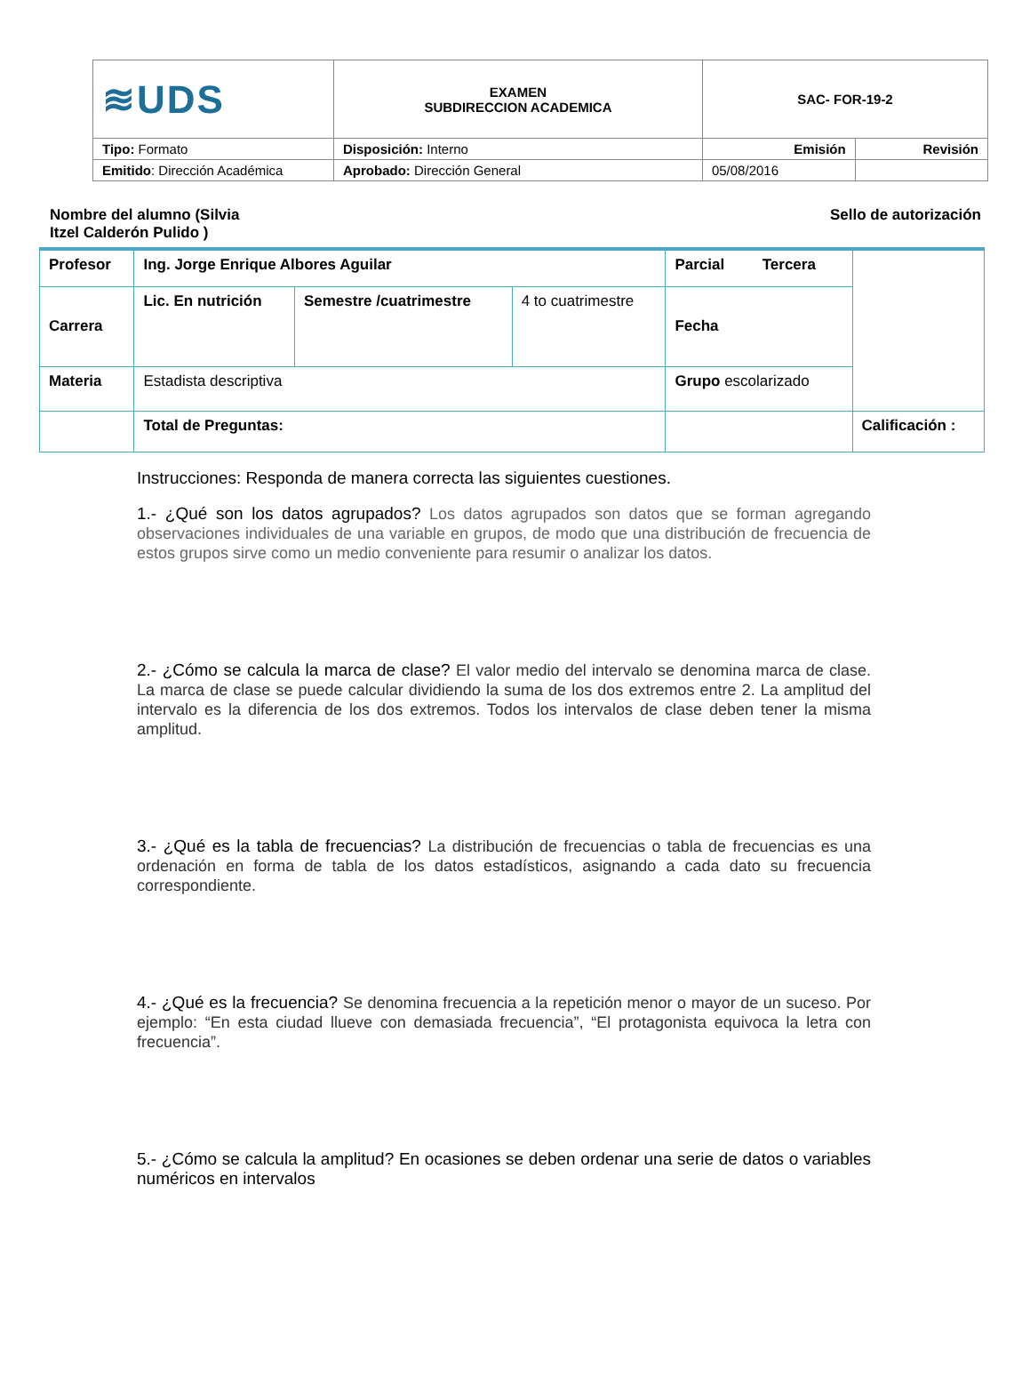| ≋UDS | EXAMEN SUBDIRECCION ACADEMICA | SAC- FOR-19-2 | |
| Tipo: Formato | Disposición: Interno | Emisión | Revisión |
| Emitido : Dirección Académica | Aprobado: Dirección General | 05/08/2016 | |
Nombre del alumno (Silvia
Itzel Calderón Pulido )
Sello de autorización
| Profesor | Ing. Jorge Enrique Albores Aguilar | | | Parcial Tercera | |
| Carrera | Lic. En nutrición | Semestre /cuatrimestre | 4 to cuatrimestre | Fecha | |
| Materia | Estadista descriptiva | | | Grupo escolarizado | |
| | Total de Preguntas: | | | | Calificación : |
Instrucciones: Responda de manera correcta las siguientes cuestiones.
1.- ¿Qué son los datos agrupados? Los datos agrupados son datos que se forman agregando observaciones individuales de una variable en grupos, de modo que una distribución de frecuencia de estos grupos sirve como un medio conveniente para resumir o analizar los datos.
2.- ¿Cómo se calcula la marca de clase? El valor medio del intervalo se denomina marca de clase. La marca de clase se puede calcular dividiendo la suma de los dos extremos entre 2. La amplitud del intervalo es la diferencia de los dos extremos. Todos los intervalos de clase deben tener la misma amplitud.
3.- ¿Qué es la tabla de frecuencias? La distribución de frecuencias o tabla de frecuencias es una ordenación en forma de tabla de los datos estadísticos, asignando a cada dato su frecuencia correspondiente.
4.- ¿Qué es la frecuencia? Se denomina frecuencia a la repetición menor o mayor de un suceso. Por ejemplo: “En esta ciudad llueve con demasiada frecuencia”, “El protagonista equivoca la letra con frecuencia”.
5.- ¿Cómo se calcula la amplitud? En ocasiones se deben ordenar una serie de datos o variables numéricos en intervalos